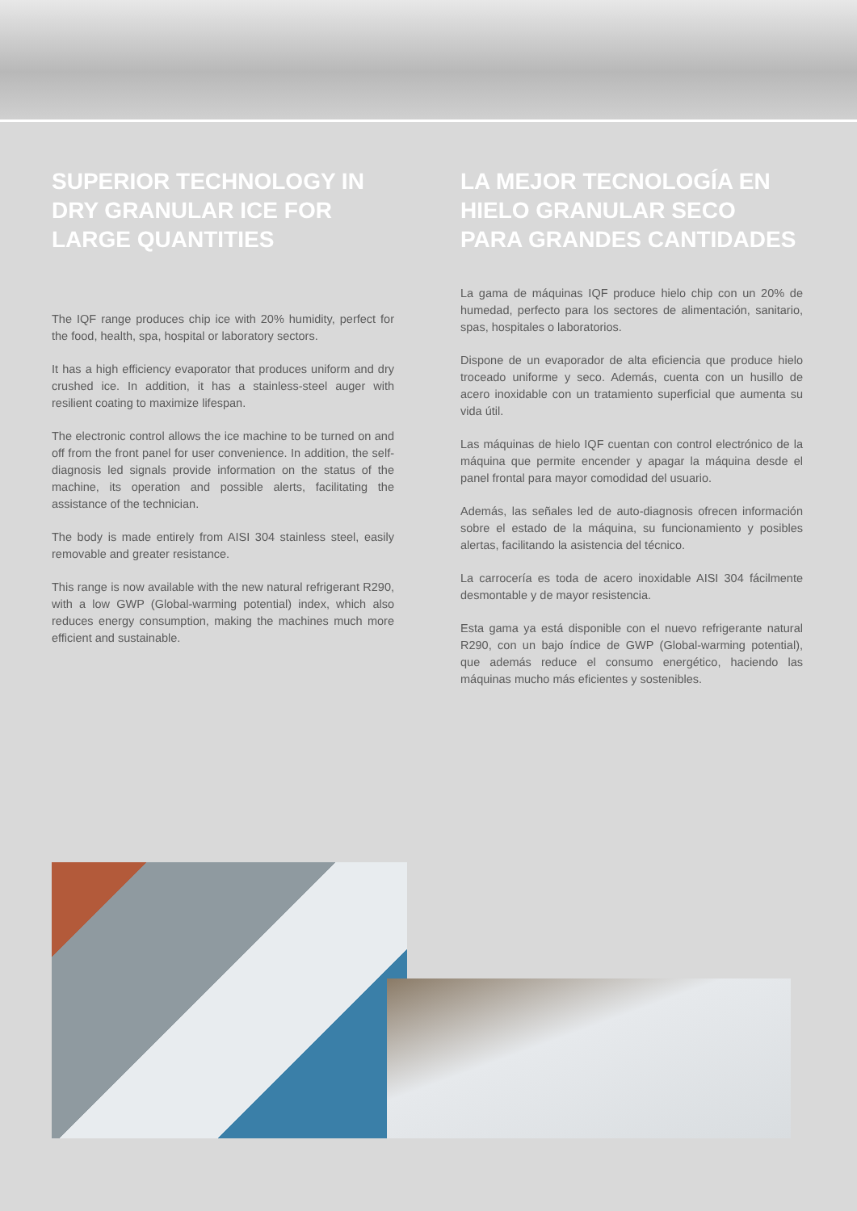SUPERIOR TECHNOLOGY IN DRY GRANULAR ICE FOR LARGE QUANTITIES
The IQF range produces chip ice with 20% humidity, perfect for the food, health, spa, hospital or laboratory sectors.
It has a high efficiency evaporator that produces uniform and dry crushed ice. In addition, it has a stainless-steel auger with resilient coating to maximize lifespan.
The electronic control allows the ice machine to be turned on and off from the front panel for user convenience. In addition, the self-diagnosis led signals provide information on the status of the machine, its operation and possible alerts, facilitating the assistance of the technician.
The body is made entirely from AISI 304 stainless steel, easily removable and greater resistance.
This range is now available with the new natural refrigerant R290, with a low GWP (Global-warming potential) index, which also reduces energy consumption, making the machines much more efficient and sustainable.
LA MEJOR TECNOLOGÍA EN HIELO GRANULAR SECO PARA GRANDES CANTIDADES
La gama de máquinas IQF produce hielo chip con un 20% de humedad, perfecto para los sectores de alimentación, sanitario, spas, hospitales o laboratorios.
Dispone de un evaporador de alta eficiencia que produce hielo troceado uniforme y seco. Además, cuenta con un husillo de acero inoxidable con un tratamiento superficial que aumenta su vida útil.
Las máquinas de hielo IQF cuentan con control electrónico de la máquina que permite encender y apagar la máquina desde el panel frontal para mayor comodidad del usuario.
Además, las señales led de auto-diagnosis ofrecen información sobre el estado de la máquina, su funcionamiento y posibles alertas, facilitando la asistencia del técnico.
La carrocería es toda de acero inoxidable AISI 304 fácilmente desmontable y de mayor resistencia.
Esta gama ya está disponible con el nuevo refrigerante natural R290, con un bajo índice de GWP (Global-warming potential), que además reduce el consumo energético, haciendo las máquinas mucho más eficientes y sostenibles.